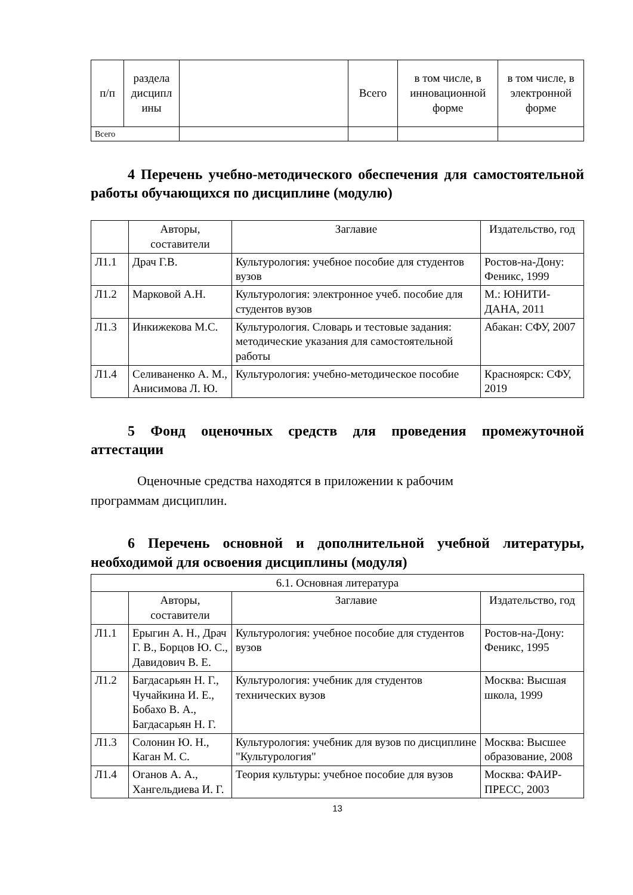| п/п | раздела дисципл ины | | Всего | в том числе, в инновационной форме | в том числе, в электронной форме |
| Всего | | | | | |
4 Перечень учебно-методического обеспечения для самостоятельной работы обучающихся по дисциплине (модулю)
| | Авторы, составители | Заглавие | Издательство, год |
| --- | --- | --- | --- |
| Л1.1 | Драч Г.В. | Культурология: учебное пособие для студентов вузов | Ростов-на-Дону: Феникс, 1999 |
| Л1.2 | Марковой А.Н. | Культурология: электронное учеб. пособие для студентов вузов | М.: ЮНИТИ-ДАНА, 2011 |
| Л1.3 | Инкижекова М.С. | Культурология. Словарь и тестовые задания: методические указания для самостоятельной работы | Абакан: СФУ, 2007 |
| Л1.4 | Селиваненко А. М., Анисимова Л. Ю. | Культурология: учебно-методическое пособие | Красноярск: СФУ, 2019 |
5 Фонд оценочных средств для проведения промежуточной аттестации
Оценочные средства находятся в приложении к рабочим
программам дисциплин.
6 Перечень основной и дополнительной учебной литературы, необходимой для освоения дисциплины (модуля)
| 6.1. Основная литература | | | |
| | Авторы, составители | Заглавие | Издательство, год |
| Л1.1 | Ерыгин А. Н., Драч Г. В., Борцов Ю. С., Давидович В. Е. | Культурология: учебное пособие для студентов вузов | Ростов-на-Дону: Феникс, 1995 |
| Л1.2 | Багдасарьян Н. Г., Чучайкина И. Е., Бобахо В. А., Багдасарьян Н. Г. | Культурология: учебник для студентов технических вузов | Москва: Высшая школа, 1999 |
| Л1.3 | Солонин Ю. Н., Каган М. С. | Культурология: учебник для вузов по дисциплине "Культурология" | Москва: Высшее образование, 2008 |
| Л1.4 | Оганов А. А., Хангельдиева И. Г. | Теория культуры: учебное пособие для вузов | Москва: ФАИР-ПРЕСС, 2003 |
13